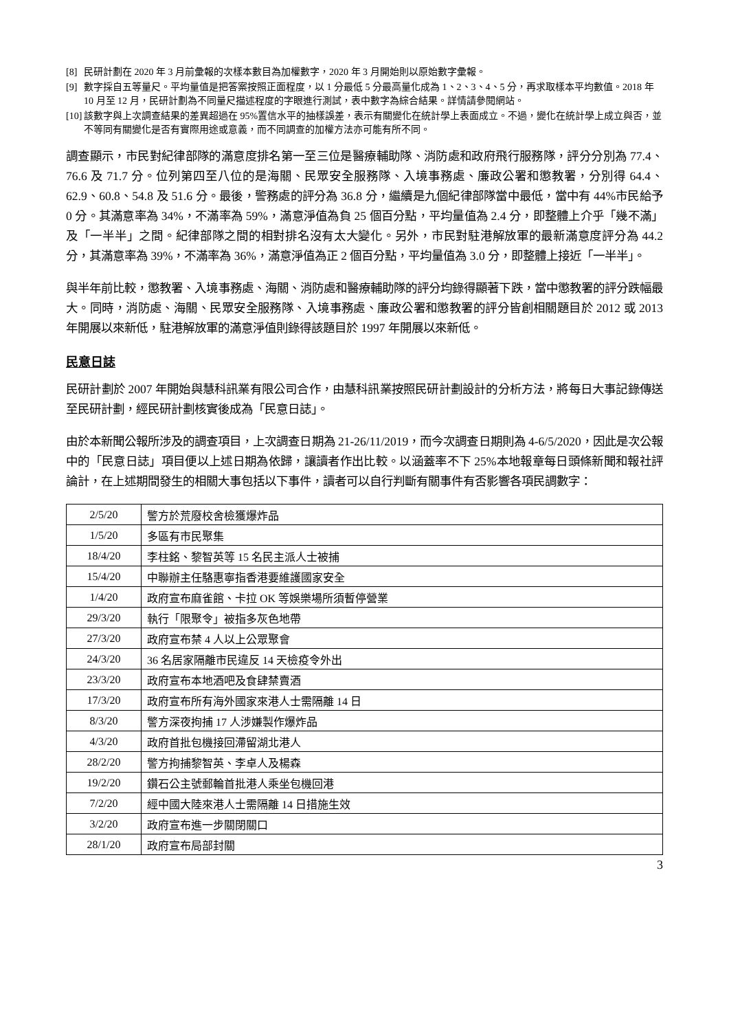[8] 民研計劃在 2020 年 3 月前彙報的次樣本數目為加權數字，2020 年 3 月開始則以原始數字彙報。
[9] 數字採自五等量尺。平均量值是把答案按照正面程度，以 1 分最低 5 分最高量化成為 1、2、3、4、5 分，再求取樣本平均數值。2018 年 10 月至 12 月，民研計劃為不同量尺描述程度的字眼進行測試，表中數字為綜合結果。詳情請參閱網站。
[10] 該數字與上次調查結果的差異超過在 95%置信水平的抽樣誤差，表示有關變化在統計學上表面成立。不過，變化在統計學上成立與否，並不等同有關變化是否有實際用途或意義，而不同調查的加權方法亦可能有所不同。
調查顯示，市民對紀律部隊的滿意度排名第一至三位是醫療輔助隊、消防處和政府飛行服務隊，評分分別為 77.4、76.6 及 71.7 分。位列第四至八位的是海關、民眾安全服務隊、入境事務處、廉政公署和懲教署，分別得 64.4、62.9、60.8、54.8 及 51.6 分。最後，警務處的評分為 36.8 分，繼續是九個紀律部隊當中最低，當中有 44%市民給予 0 分。其滿意率為 34%，不滿率為 59%，滿意淨值為負 25 個百分點，平均量值為 2.4 分，即整體上介乎「幾不滿」及「一半半」之間。紀律部隊之間的相對排名沒有太大變化。另外，市民對駐港解放軍的最新滿意度評分為 44.2 分，其滿意率為 39%，不滿率為 36%，滿意淨值為正 2 個百分點，平均量值為 3.0 分，即整體上接近「一半半」。
與半年前比較，懲教署、入境事務處、海關、消防處和醫療輔助隊的評分均錄得顯著下跌，當中懲教署的評分跌幅最大。同時，消防處、海關、民眾安全服務隊、入境事務處、廉政公署和懲教署的評分皆創相關題目於 2012 或 2013 年開展以來新低，駐港解放軍的滿意淨值則錄得該題目於 1997 年開展以來新低。
民意日誌
民研計劃於 2007 年開始與慧科訊業有限公司合作，由慧科訊業按照民研計劃設計的分析方法，將每日大事記錄傳送至民研計劃，經民研計劃核實後成為「民意日誌」。
由於本新聞公報所涉及的調查項目，上次調查日期為 21-26/11/2019，而今次調查日期則為 4-6/5/2020，因此是次公報中的「民意日誌」項目便以上述日期為依歸，讓讀者作出比較。以涵蓋率不下 25%本地報章每日頭條新聞和報社評論計，在上述期間發生的相關大事包括以下事件，讀者可以自行判斷有關事件有否影響各項民調數字：
| 2/5/20 | 警方於荒廢校舍檢獲爆炸品 |
| 1/5/20 | 多區有市民聚集 |
| 18/4/20 | 李柱銘、黎智英等 15 名民主派人士被捕 |
| 15/4/20 | 中聯辦主任駱惠寧指香港要維護國家安全 |
| 1/4/20 | 政府宣布麻雀館、卡拉 OK 等娛樂場所須暫停營業 |
| 29/3/20 | 執行「限聚令」被指多灰色地帶 |
| 27/3/20 | 政府宣布禁 4 人以上公眾聚會 |
| 24/3/20 | 36 名居家隔離市民違反 14 天檢疫令外出 |
| 23/3/20 | 政府宣布本地酒吧及食肆禁賣酒 |
| 17/3/20 | 政府宣布所有海外國家來港人士需隔離 14 日 |
| 8/3/20 | 警方深夜拘捕 17 人涉嫌製作爆炸品 |
| 4/3/20 | 政府首批包機接回滯留湖北港人 |
| 28/2/20 | 警方拘捕黎智英、李卓人及楊森 |
| 19/2/20 | 鑽石公主號郵輪首批港人乘坐包機回港 |
| 7/2/20 | 經中國大陸來港人士需隔離 14 日措施生效 |
| 3/2/20 | 政府宣布進一步關閉關口 |
| 28/1/20 | 政府宣布局部封關 |
3